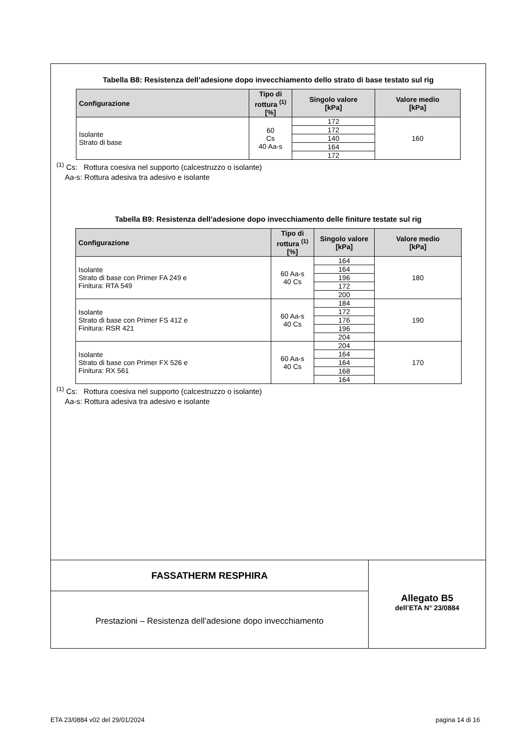Tabella B8: Resistenza dell’adesione dopo invecchiamento dello strato di base testato sul rig
| Configurazione | Tipo di rottura <sup>(1)</sup> [%] | Singolo valore [kPa] | Valore medio [kPa] |
| --- | --- | --- | --- |
| Isolante Strato di base | 60 Cs 40 Aa-s | 172 | 160 |
| | | 172 | |
| | | 140 | |
| | | 164 | |
| | | 172 | |
<sup>(1)</sup> Cs: Rottura coesiva nel supporto (calcestruzzo o isolante)
Aa-s: Rottura adesiva tra adesivo e isolante
Tabella B9: Resistenza dell’adesione dopo invecchiamento delle finiture testate sul rig
| Configurazione | Tipo di rottura <sup>(1)</sup> [%] | Singolo valore [kPa] | Valore medio [kPa] |
| --- | --- | --- | --- |
| Isolante Strato di base con Primer FA 249 e Finitura: RTA 549 | 60 Aa-s 40 Cs | 164 | 180 |
| | | 164 | |
| | | 196 | |
| | | 172 | |
| | | 200 | |
| Isolante Strato di base con Primer FS 412 e Finitura: RSR 421 | 60 Aa-s 40 Cs | 184 | 190 |
| | | 172 | |
| | | 176 | |
| | | 196 | |
| | | 204 | |
| Isolante Strato di base con Primer FX 526 e Finitura: RX 561 | 60 Aa-s 40 Cs | 204 | 170 |
| | | 164 | |
| | | 164 | |
| | | 168 | |
| | | 164 | |
<sup>(1)</sup> Cs: Rottura coesiva nel supporto (calcestruzzo o isolante)
Aa-s: Rottura adesiva tra adesivo e isolante
FASSATHERM RESPHIRA
Prestazioni – Resistenza dell’adesione dopo invecchiamento
Allegato B5
dell’ETA N° 23/0884
ETA 23/0884 v02 del 29/01/2024 pagina 14 di 16